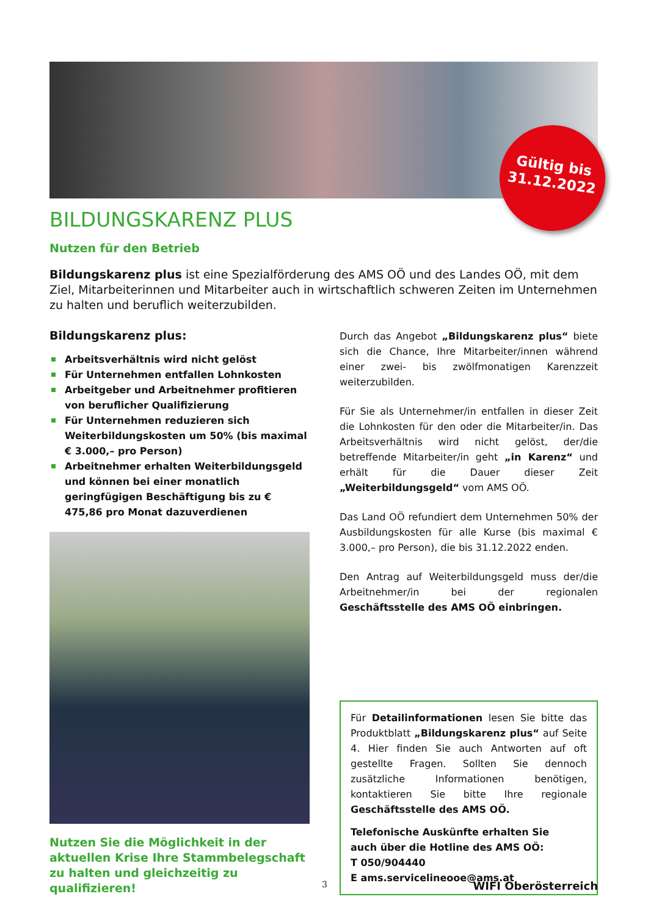Gültig bis
31.12.2022
BILDUNGSKARENZ PLUS
Nutzen für den Betrieb
Bildungskarenz plus ist eine Spezialförderung des AMS OÖ und des Landes OÖ, mit dem Ziel, Mitarbeiterinnen und Mitarbeiter auch in wirtschaftlich schweren Zeiten im Unternehmen zu halten und beruflich weiterzubilden.
Bildungskarenz plus:
Arbeitsverhältnis wird nicht gelöst
Für Unternehmen entfallen Lohnkosten
Arbeitgeber und Arbeitnehmer profitieren von beruflicher Qualifizierung
Für Unternehmen reduzieren sich Weiterbildungskosten um 50% (bis maximal € 3.000,– pro Person)
Arbeitnehmer erhalten Weiterbildungsgeld und können bei einer monatlich geringfügigen Beschäftigung bis zu € 475,86 pro Monat dazuverdienen
Nutzen Sie die Möglichkeit in der aktuellen Krise Ihre Stammbelegschaft zu halten und gleichzeitig zu qualifizieren!
Durch das Angebot „Bildungskarenz plus“ biete sich die Chance, Ihre Mitarbeiter/innen während einer zwei- bis zwölfmonatigen Karenzzeit weiterzubilden.
Für Sie als Unternehmer/in entfallen in dieser Zeit die Lohnkosten für den oder die Mitarbeiter/in. Das Arbeitsverhältnis wird nicht gelöst, der/die betreffende Mitarbeiter/in geht „in Karenz“ und erhält für die Dauer dieser Zeit „Weiterbildungsgeld“ vom AMS OÖ.
Das Land OÖ refundiert dem Unternehmen 50% der Ausbildungskosten für alle Kurse (bis maximal € 3.000,– pro Person), die bis 31.12.2022 enden.
Den Antrag auf Weiterbildungsgeld muss der/die Arbeitnehmer/in bei der regionalen Geschäftsstelle des AMS OÖ einbringen.
Für Detailinformationen lesen Sie bitte das Produktblatt „Bildungskarenz plus“ auf Seite 4. Hier finden Sie auch Antworten auf oft gestellte Fragen. Sollten Sie dennoch zusätzliche Informationen benötigen, kontaktieren Sie bitte Ihre regionale Geschäftsstelle des AMS OÖ.
Telefonische Auskünfte erhalten Sie
auch über die Hotline des AMS OÖ:
T 050/904440
E ams.servicelineooe@ams.at
3 WIFI Oberösterreich